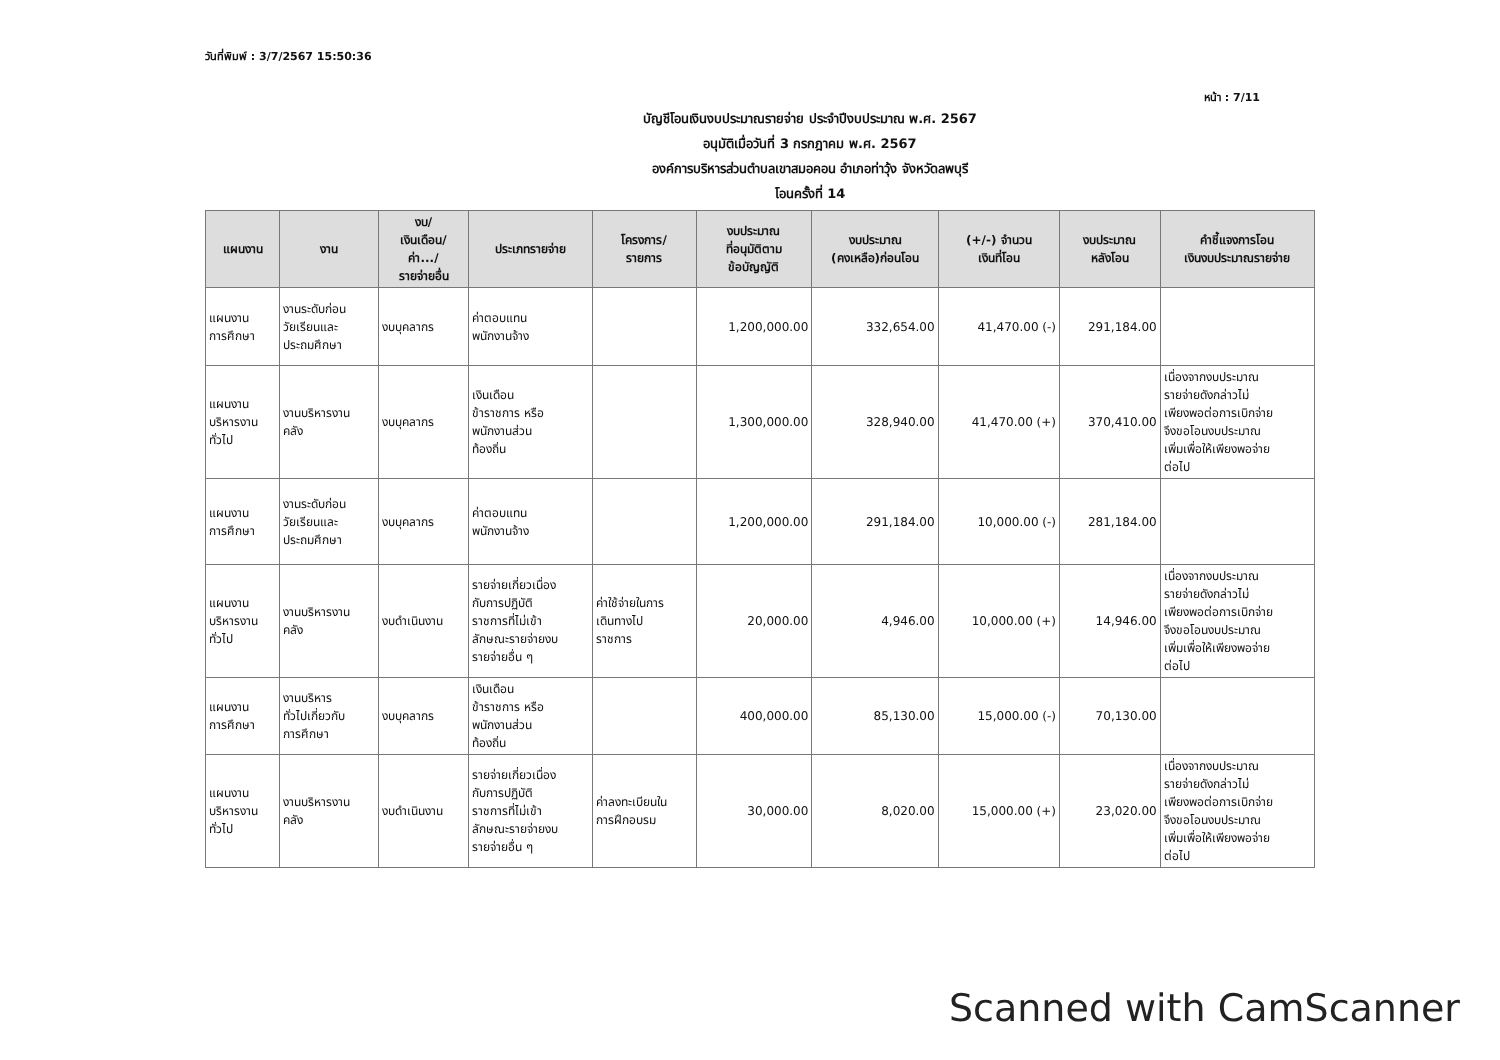วันที่พิมพ์ : 3/7/2567 15:50:36
หน้า : 7/11
บัญชีโอนเงินงบประมาณรายจ่าย ประจำปีงบประมาณ พ.ศ. 2567
อนุมัติเมื่อวันที่ 3 กรกฎาคม พ.ศ. 2567
องค์การบริหารส่วนตำบลเขาสมอคอน อำเภอท่าวุ้ง จังหวัดลพบุรี
โอนครั้งที่ 14
| แผนงาน | งาน | งบ/ เงินเดือน/ ค่า.../ รายจ่ายอื่น | ประเภทรายจ่าย | โครงการ/ รายการ | งบประมาณ ที่อนุมัติตาม ข้อบัญญัติ | งบประมาณ (คงเหลือ)ก่อนโอน | (+/-) จำนวน เงินที่โอน | งบประมาณ หลังโอน | คำชี้แจงการโอน เงินงบประมาณรายจ่าย |
| --- | --- | --- | --- | --- | --- | --- | --- | --- | --- |
| แผนงาน การศึกษา | งานระดับก่อน วัยเรียนและ ประถมศึกษา | งบบุคลากร | ค่าตอบแทน พนักงานจ้าง | | 1,200,000.00 | 332,654.00 | 41,470.00 (-) | 291,184.00 | |
| แผนงาน บริหารงาน ทั่วไป | งานบริหารงาน คลัง | งบบุคลากร | เงินเดือน ข้าราชการ หรือ พนักงานส่วน ท้องถิ่น | | 1,300,000.00 | 328,940.00 | 41,470.00 (+) | 370,410.00 | เนื่องจากงบประมาณ รายจ่ายดังกล่าวไม่ เพียงพอต่อการเบิกจ่าย จึงขอโอนงบประมาณ เพิ่มเพื่อให้เพียงพอจ่าย ต่อไป |
| แผนงาน การศึกษา | งานระดับก่อน วัยเรียนและ ประถมศึกษา | งบบุคลากร | ค่าตอบแทน พนักงานจ้าง | | 1,200,000.00 | 291,184.00 | 10,000.00 (-) | 281,184.00 | |
| แผนงาน บริหารงาน ทั่วไป | งานบริหารงาน คลัง | งบดำเนินงาน | รายจ่ายเกี่ยวเนื่อง กับการปฏิบัติ ราชการที่ไม่เข้า ลักษณะรายจ่ายงบ รายจ่ายอื่น ๆ | ค่าใช้จ่ายในการ เดินทางไป ราชการ | 20,000.00 | 4,946.00 | 10,000.00 (+) | 14,946.00 | เนื่องจากงบประมาณ รายจ่ายดังกล่าวไม่ เพียงพอต่อการเบิกจ่าย จึงขอโอนงบประมาณ เพิ่มเพื่อให้เพียงพอจ่าย ต่อไป |
| แผนงาน การศึกษา | งานบริหาร ทั่วไปเกี่ยวกับ การศึกษา | งบบุคลากร | เงินเดือน ข้าราชการ หรือ พนักงานส่วน ท้องถิ่น | | 400,000.00 | 85,130.00 | 15,000.00 (-) | 70,130.00 | |
| แผนงาน บริหารงาน ทั่วไป | งานบริหารงาน คลัง | งบดำเนินงาน | รายจ่ายเกี่ยวเนื่อง กับการปฏิบัติ ราชการที่ไม่เข้า ลักษณะรายจ่ายงบ รายจ่ายอื่น ๆ | ค่าลงทะเบียนใน การฝึกอบรม | 30,000.00 | 8,020.00 | 15,000.00 (+) | 23,020.00 | เนื่องจากงบประมาณ รายจ่ายดังกล่าวไม่ เพียงพอต่อการเบิกจ่าย จึงขอโอนงบประมาณ เพิ่มเพื่อให้เพียงพอจ่าย ต่อไป |
Scanned with CamScanner